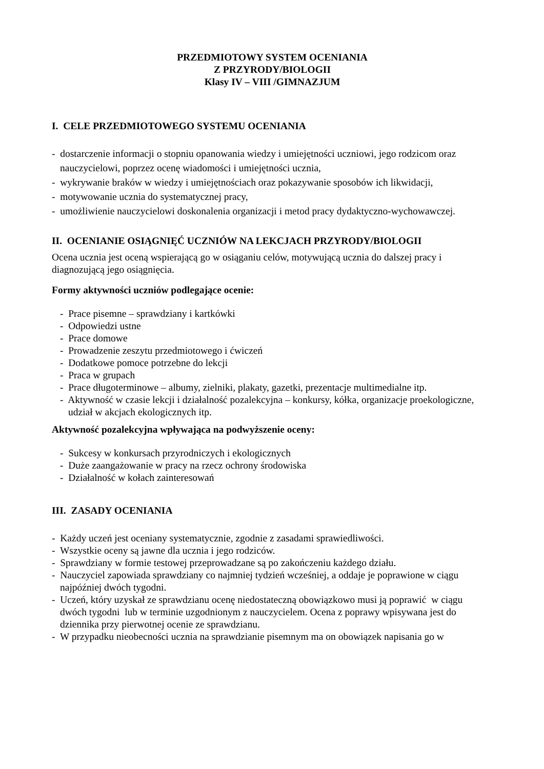PRZEDMIOTOWY SYSTEM OCENIANIA
Z PRZYRODY/BIOLOGII
Klasy IV – VIII /GIMNAZJUM
I. CELE PRZEDMIOTOWEGO SYSTEMU OCENIANIA
- dostarczenie informacji o stopniu opanowania wiedzy i umiejętności uczniowi, jego rodzicom oraz
nauczycielowi, poprzez ocenę wiadomości i umiejętności ucznia,
- wykrywanie braków w wiedzy i umiejętnościach oraz pokazywanie sposobów ich likwidacji,
- motywowanie ucznia do systematycznej pracy,
- umożliwienie nauczycielowi doskonalenia organizacji i metod pracy dydaktyczno-wychowawczej.
II. OCENIANIE OSIĄGNIĘĆ UCZNIÓW NA LEKCJACH PRZYRODY/BIOLOGII
Ocena ucznia jest oceną wspierającą go w osiąganiu celów, motywującą ucznia do dalszej pracy i diagnozującą jego osiągnięcia.
Formy aktywności uczniów podlegające ocenie:
- Prace pisemne – sprawdziany i kartkówki
- Odpowiedzi ustne
- Prace domowe
- Prowadzenie zeszytu przedmiotowego i ćwiczeń
- Dodatkowe pomoce potrzebne do lekcji
- Praca w grupach
- Prace długoterminowe – albumy, zielniki, plakaty, gazetki, prezentacje multimedialne itp.
- Aktywność w czasie lekcji i działalność pozalekcyjna – konkursy, kółka, organizacje proekologiczne,
udział w akcjach ekologicznych itp.
Aktywność pozalekcyjna wpływająca na podwyższenie oceny:
- Sukcesy w konkursach przyrodniczych i ekologicznych
- Duże zaangażowanie w pracy na rzecz ochrony środowiska
- Działalność w kołach zainteresowań
III. ZASADY OCENIANIA
- Każdy uczeń jest oceniany systematycznie, zgodnie z zasadami sprawiedliwości.
- Wszystkie oceny są jawne dla ucznia i jego rodziców.
- Sprawdziany w formie testowej przeprowadzane są po zakończeniu każdego działu.
- Nauczyciel zapowiada sprawdziany co najmniej tydzień wcześniej, a oddaje je poprawione w ciągu
najpóźniej dwóch tygodni.
- Uczeń, który uzyskał ze sprawdzianu ocenę niedostateczną obowiązkowo musi ją poprawić w ciągu
dwóch tygodni lub w terminie uzgodnionym z nauczycielem. Ocena z poprawy wpisywana jest do
dziennika przy pierwotnej ocenie ze sprawdzianu.
- W przypadku nieobecności ucznia na sprawdzianie pisemnym ma on obowiązek napisania go w